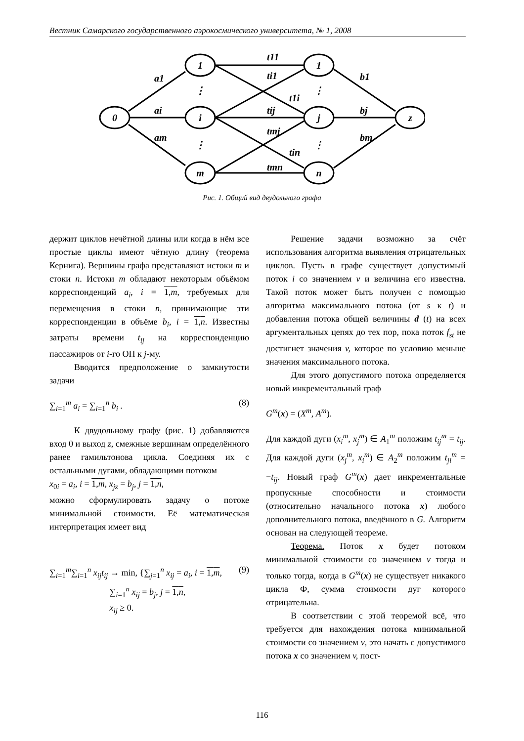Вестник Самарского государственного аэрокосмического университета, № 1, 2008
0
1
i
m
1
j
n
z
⋮
⋮
⋮
⋮
a1
ai
am
t11
ti1
t1i
tij
tmj
tin
tmn
b1
bj
bm
Рис. 1. Общий вид двудольного графа
держит циклов нечётной длины или когда в нём все простые циклы имеют чётную длину (теорема Кернига). Вершины графа представляют истоки m и стоки n. Истоки m обладают некоторым объёмом корреспонденций а<sub>i</sub>, i = 1,m, требуемых для перемещения в стоки n, принимающие эти корреспонденции в объёме b<sub>i</sub>, i = 1,n. Известны затраты времени t<sub>ij</sub> на корреспонденцию пассажиров от i-го ОП к j-му.
Вводится предположение о замкнутости задачи
∑<sub>i=1</sub><sup>m</sup> а<sub>i</sub> = ∑<sub>i=1</sub><sup>n</sup> b<sub>i</sub> . (8)
К двудольному графу (рис. 1) добавляются вход 0 и выход z, смежные вершинам определённого ранее гамильтонова цикла. Соединяя их с остальными дугами, обладающими потоком
x<sub>0i</sub> = a<sub>i</sub>, i = 1,m, x<sub>jz</sub> = b<sub>j</sub>, j = 1,n,
можно сформулировать задачу о потоке минимальной стоимости. Её математическая интерпретация имеет вид
∑<sub>i=1</sub><sup>m</sup>∑<sub>i=1</sub><sup>n</sup> x<sub>ij</sub>t<sub>ij</sub> → min, {∑<sub>j=1</sub><sup>n</sup> x<sub>ij</sub> = a<sub>i</sub>, i = 1,m,
∑<sub>i=1</sub><sup>n</sup> x<sub>ij</sub> = b<sub>j</sub>, j = 1,n,
x<sub>ij</sub> ≥ 0. (9)
Решение задачи возможно за счёт использования алгоритма выявления отрицательных циклов. Пусть в графе существует допустимый поток i со значением v и величина его известна. Такой поток может быть получен с помощью алгоритма максимального потока (от s к t) и добавления потока общей величины d (t) на всех аргументальных цепях до тех пор, пока поток f<sub>st</sub> не достигнет значения v, которое по условию меньше значения максимального потока.
Для этого допустимого потока определяется новый инкрементальный граф
G<sup>m</sup>(x) = (X<sup>m</sup>, A<sup>m</sup>).
Для каждой дуги (x<sub>i</sub><sup>m</sup>, x<sub>j</sub><sup>m</sup>) ∈ A<sub>1</sub><sup>m</sup> положим t<sub>ij</sub><sup>m</sup> = t<sub>ij</sub>. Для каждой дуги (x<sub>j</sub><sup>m</sup>, x<sub>i</sub><sup>m</sup>) ∈ A<sub>2</sub><sup>m</sup> положим t<sub>ji</sub><sup>m</sup> = −t<sub>ij</sub>. Новый граф G<sup>m</sup>(x) дает инкрементальные пропускные способности и стоимости (относительно начального потока x) любого дополнительного потока, введённого в G. Алгоритм основан на следующей теореме.
Теорема. Поток x будет потоком минимальной стоимости со значением v тогда и только тогда, когда в G<sup>m</sup>(x) не существует никакого цикла Ф, сумма стоимости дуг которого отрицательна.
В соответствии с этой теоремой всё, что требуется для нахождения потока минимальной стоимости со значением v, это начать с допустимого потока x со значением v, пост-
116